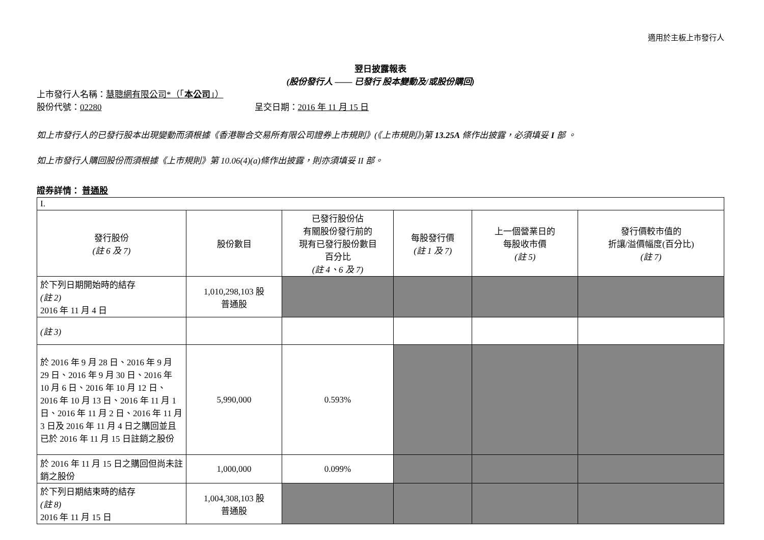適用於主板上市發行人
翌日披露報表
(股份發行人 —— 已發行 股本變動及/或股份購回)
上市發行人名稱：慧聰網有限公司*（「本公司」）
股份代號：02280 呈交日期：2016 年 11 月 15 日
如上市發行人的已發行股本出現變動而須根據《香港聯合交易所有限公司證券上市規則》(《上市規則》)第 13.25A 條作出披露，必須填妥 I 部 。
如上市發行人購回股份而須根據《上市規則》第 10.06(4)(a)條作出披露，則亦須填妥 II 部。
證券詳情： 普通股
| I. | | | | | |
| 發行股份 (註 6 及 7) | 股份數目 | 已發行股份佔 有關股份發行前的 現有已發行股份數目 百分比 (註 4、6 及 7) | 每股發行價 (註 1 及 7) | 上一個營業日的 每股收市價 (註 5) | 發行價較市值的 折讓/溢價幅度(百分比) (註 7) |
| 於下列日期開始時的結存 (註 2) 2016 年 11 月 4 日 | 1,010,298,103 股 普通股 | | | | |
| (註 3) | | | | | |
| 於 2016 年 9 月 28 日、2016 年 9 月 29 日、2016 年 9 月 30 日、2016 年 10 月 6 日、2016 年 10 月 12 日、2016 年 10 月 13 日、2016 年 11 月 1 日、2016 年 11 月 2 日、2016 年 11 月 3 日及 2016 年 11 月 4 日之購回並且已於 2016 年 11 月 15 日註銷之股份 | 5,990,000 | 0.593% | | | |
| 於 2016 年 11 月 15 日之購回但尚未註銷之股份 | 1,000,000 | 0.099% | | | |
| 於下列日期結束時的結存 (註 8) 2016 年 11 月 15 日 | 1,004,308,103 股 普通股 | | | | |